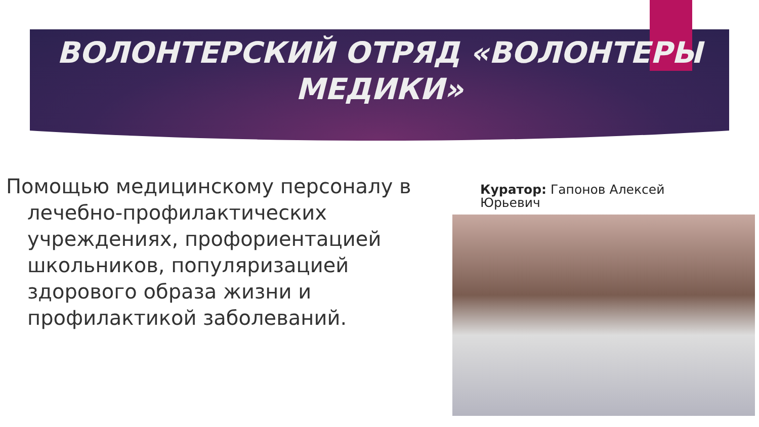ВОЛОНТЕРСКИЙ ОТРЯД «ВОЛОНТЕРЫ
МЕДИКИ»
Помощью медицинскому персоналу в лечебно-профилактических учреждениях, профориентацией школьников, популяризацией здорового образа жизни и профилактикой заболеваний.
Куратор: Гапонов Алексей Юрьевич